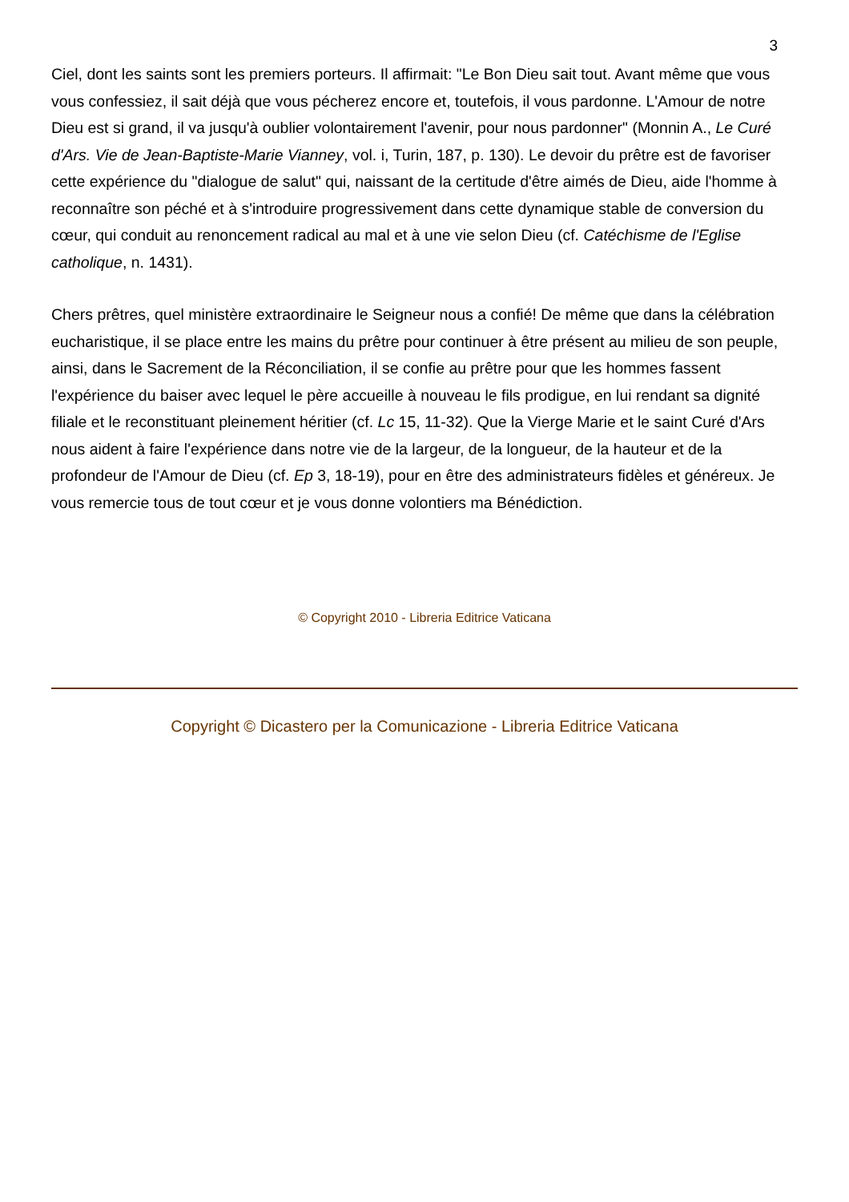3
Ciel, dont les saints sont les premiers porteurs. Il affirmait: "Le Bon Dieu sait tout. Avant même que vous vous confessiez, il sait déjà que vous pécherez encore et, toutefois, il vous pardonne. L'Amour de notre Dieu est si grand, il va jusqu'à oublier volontairement l'avenir, pour nous pardonner" (Monnin A., Le Curé d'Ars. Vie de Jean-Baptiste-Marie Vianney, vol. i, Turin, 187, p. 130). Le devoir du prêtre est de favoriser cette expérience du "dialogue de salut" qui, naissant de la certitude d'être aimés de Dieu, aide l'homme à reconnaître son péché et à s'introduire progressivement dans cette dynamique stable de conversion du cœur, qui conduit au renoncement radical au mal et à une vie selon Dieu (cf. Catéchisme de l'Eglise catholique, n. 1431).
Chers prêtres, quel ministère extraordinaire le Seigneur nous a confié! De même que dans la célébration eucharistique, il se place entre les mains du prêtre pour continuer à être présent au milieu de son peuple, ainsi, dans le Sacrement de la Réconciliation, il se confie au prêtre pour que les hommes fassent l'expérience du baiser avec lequel le père accueille à nouveau le fils prodigue, en lui rendant sa dignité filiale et le reconstituant pleinement héritier (cf. Lc 15, 11-32). Que la Vierge Marie et le saint Curé d'Ars nous aident à faire l'expérience dans notre vie de la largeur, de la longueur, de la hauteur et de la profondeur de l'Amour de Dieu (cf. Ep 3, 18-19), pour en être des administrateurs fidèles et généreux. Je vous remercie tous de tout cœur et je vous donne volontiers ma Bénédiction.
© Copyright 2010 - Libreria Editrice Vaticana
Copyright © Dicastero per la Comunicazione - Libreria Editrice Vaticana